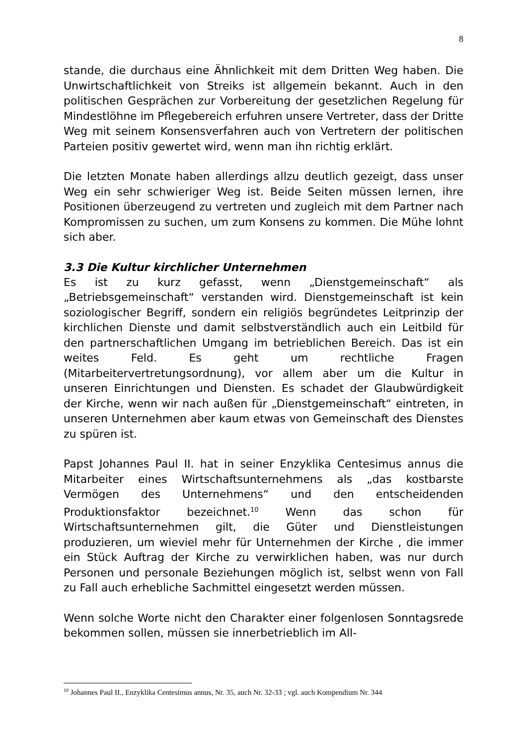8
stande, die durchaus eine Ähnlichkeit mit dem Dritten Weg haben. Die Unwirtschaftlichkeit von Streiks ist allgemein bekannt. Auch in den politischen Gesprächen zur Vorbereitung der gesetzlichen Regelung für Mindestlöhne im Pflegebereich erfuhren unsere Vertreter, dass der Dritte Weg mit seinem Konsensverfahren auch von Vertretern der politischen Parteien positiv gewertet wird, wenn man ihn richtig erklärt.
Die letzten Monate haben allerdings allzu deutlich gezeigt, dass unser Weg ein sehr schwieriger Weg ist. Beide Seiten müssen lernen, ihre Positionen überzeugend zu vertreten und zugleich mit dem Partner nach Kompromissen zu suchen, um zum Konsens zu kommen. Die Mühe lohnt sich aber.
3.3 Die Kultur kirchlicher Unternehmen
Es ist zu kurz gefasst, wenn „Dienstgemeinschaft“ als „Betriebsgemeinschaft“ verstanden wird. Dienstgemeinschaft ist kein soziologischer Begriff, sondern ein religiös begründetes Leitprinzip der kirchlichen Dienste und damit selbstverständlich auch ein Leitbild für den partnerschaftlichen Umgang im betrieblichen Bereich. Das ist ein weites Feld. Es geht um rechtliche Fragen (Mitarbeitervertretungsordnung), vor allem aber um die Kultur in unseren Einrichtungen und Diensten. Es schadet der Glaubwürdigkeit der Kirche, wenn wir nach außen für „Dienstgemeinschaft“ eintreten, in unseren Unternehmen aber kaum etwas von Gemeinschaft des Dienstes zu spüren ist.
Papst Johannes Paul II. hat in seiner Enzyklika Centesimus annus die Mitarbeiter eines Wirtschaftsunternehmens als „das kostbarste Vermögen des Unternehmens“ und den entscheidenden Produktionsfaktor bezeichnet.<sup>10</sup> Wenn das schon für Wirtschaftsunternehmen gilt, die Güter und Dienstleistungen produzieren, um wieviel mehr für Unternehmen der Kirche , die immer ein Stück Auftrag der Kirche zu verwirklichen haben, was nur durch Personen und personale Beziehungen möglich ist, selbst wenn von Fall zu Fall auch erhebliche Sachmittel eingesetzt werden müssen.
Wenn solche Worte nicht den Charakter einer folgenlosen Sonntagsrede bekommen sollen, müssen sie innerbetrieblich im All-
<sup>10</sup> Johannes Paul II., Enzyklika Centesimus annus, Nr. 35, auch Nr. 32-33 ; vgl. auch Kompendium Nr. 344